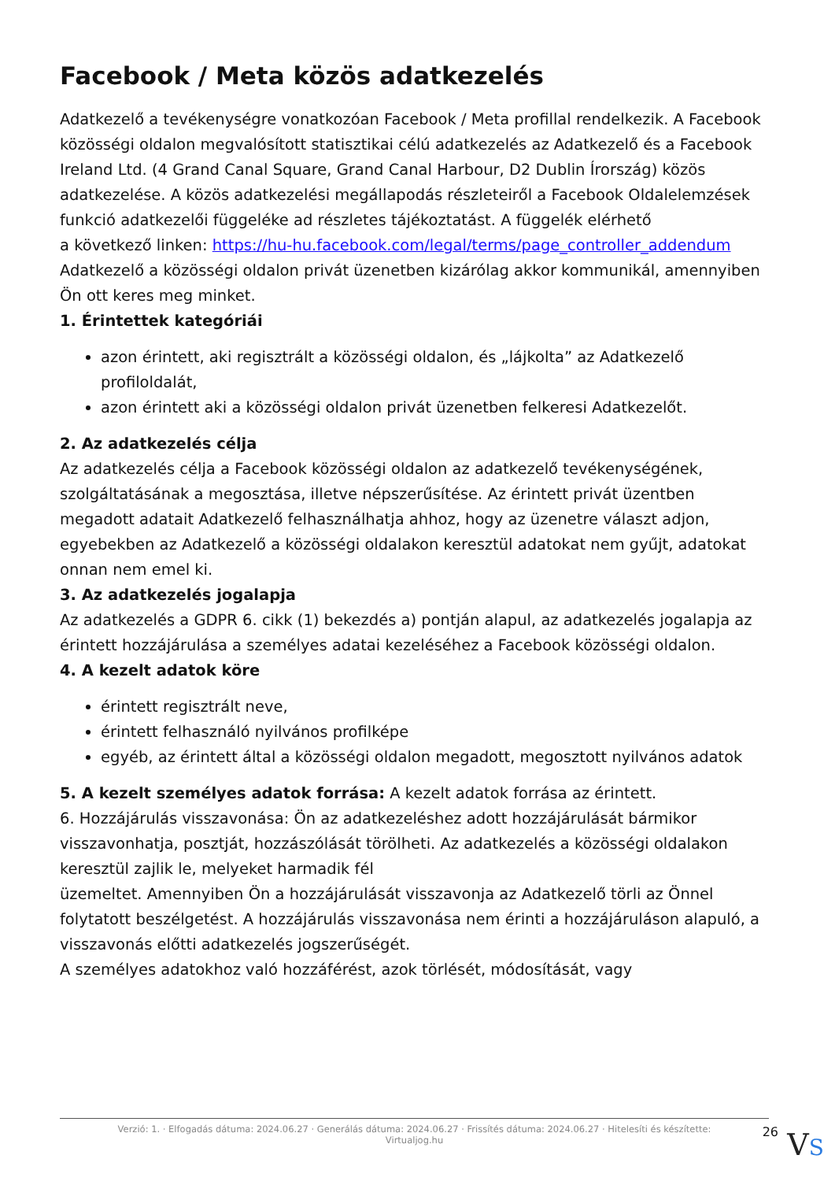Facebook / Meta közös adatkezelés
Adatkezelő a tevékenységre vonatkozóan Facebook / Meta profillal rendelkezik. A Facebook közösségi oldalon megvalósított statisztikai célú adatkezelés az Adatkezelő és a Facebook Ireland Ltd. (4 Grand Canal Square, Grand Canal Harbour, D2 Dublin Írország) közös adatkezelése. A közös adatkezelési megállapodás részleteiről a Facebook Oldalelemzések funkció adatkezelői függeléke ad részletes tájékoztatást. A függelék elérhető
a következő linken: https://hu-hu.facebook.com/legal/terms/page_controller_addendum
Adatkezelő a közösségi oldalon privát üzenetben kizárólag akkor kommunikál, amennyiben Ön ott keres meg minket.
1. Érintettek kategóriái
azon érintett, aki regisztrált a közösségi oldalon, és „lájkolta” az Adatkezelő profiloldalát,
azon érintett aki a közösségi oldalon privát üzenetben felkeresi Adatkezelőt.
2. Az adatkezelés célja
Az adatkezelés célja a Facebook közösségi oldalon az adatkezelő tevékenységének, szolgáltatásának a megosztása, illetve népszerűsítése. Az érintett privát üzentben megadott adatait Adatkezelő felhasználhatja ahhoz, hogy az üzenetre választ adjon, egyebekben az Adatkezelő a közösségi oldalakon keresztül adatokat nem gyűjt, adatokat onnan nem emel ki.
3. Az adatkezelés jogalapja
Az adatkezelés a GDPR 6. cikk (1) bekezdés a) pontján alapul, az adatkezelés jogalapja az érintett hozzájárulása a személyes adatai kezeléséhez a Facebook közösségi oldalon.
4. A kezelt adatok köre
érintett regisztrált neve,
érintett felhasználó nyilvános profilképe
egyéb, az érintett által a közösségi oldalon megadott, megosztott nyilvános adatok
5. A kezelt személyes adatok forrása: A kezelt adatok forrása az érintett.
6. Hozzájárulás visszavonása: Ön az adatkezeléshez adott hozzájárulását bármikor visszavonhatja, posztját, hozzászólását törölheti. Az adatkezelés a közösségi oldalakon keresztül zajlik le, melyeket harmadik fél
üzemeltet. Amennyiben Ön a hozzájárulását visszavonja az Adatkezelő törli az Önnel folytatott beszélgetést. A hozzájárulás visszavonása nem érinti a hozzájáruláson alapuló, a visszavonás előtti adatkezelés jogszerűségét.
A személyes adatokhoz való hozzáférést, azok törlését, módosítását, vagy
Verzió: 1. · Elfogadás dátuma: 2024.06.27 · Generálás dátuma: 2024.06.27 · Frissítés dátuma: 2024.06.27 · Hitelesíti és készítette:
Virtualjog.hu
26 VS